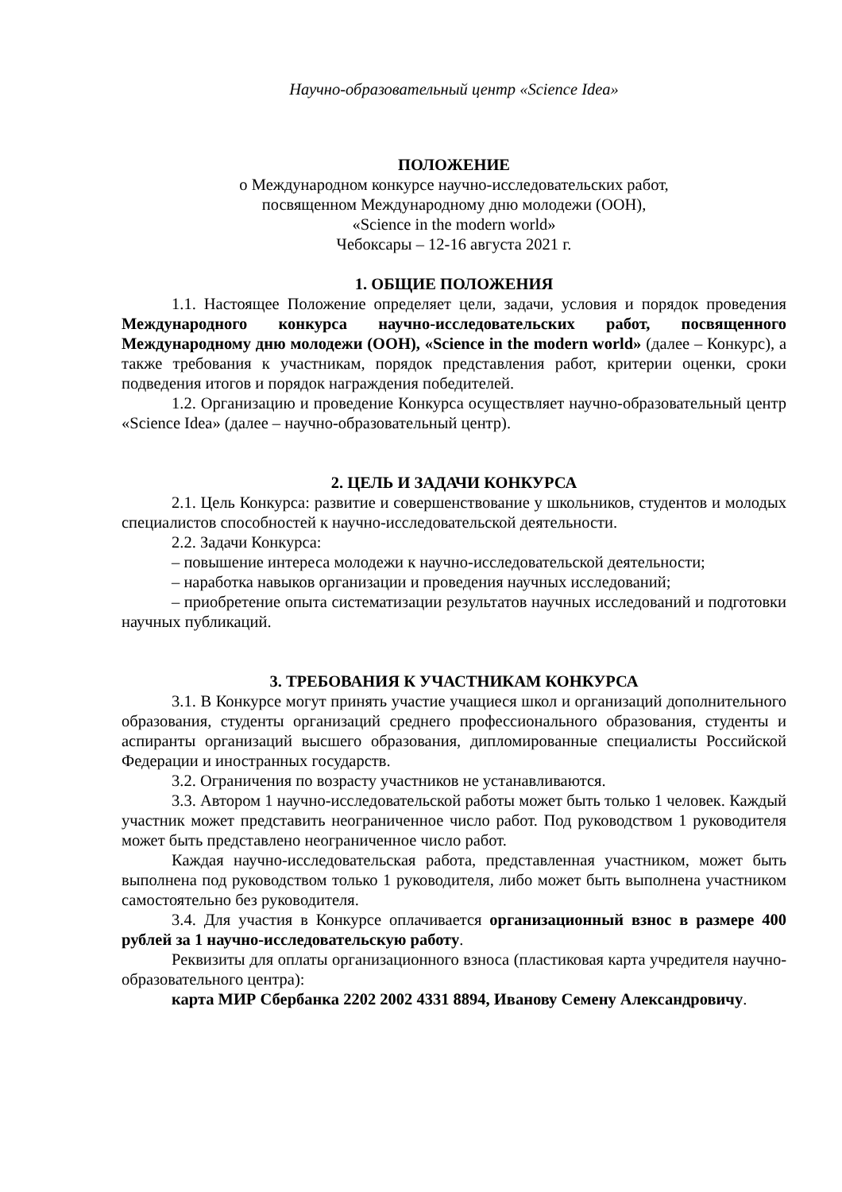Научно-образовательный центр «Science Idea»
ПОЛОЖЕНИЕ
о Международном конкурсе научно-исследовательских работ,
посвященном Международному дню молодежи (ООН),
«Science in the modern world»
Чебоксары – 12-16 августа 2021 г.
1. ОБЩИЕ ПОЛОЖЕНИЯ
1.1. Настоящее Положение определяет цели, задачи, условия и порядок проведения Международного конкурса научно-исследовательских работ, посвященного Международному дню молодежи (ООН), «Science in the modern world» (далее – Конкурс), а также требования к участникам, порядок представления работ, критерии оценки, сроки подведения итогов и порядок награждения победителей.
1.2. Организацию и проведение Конкурса осуществляет научно-образовательный центр «Science Idea» (далее – научно-образовательный центр).
2. ЦЕЛЬ И ЗАДАЧИ КОНКУРСА
2.1. Цель Конкурса: развитие и совершенствование у школьников, студентов и молодых специалистов способностей к научно-исследовательской деятельности.
2.2. Задачи Конкурса:
– повышение интереса молодежи к научно-исследовательской деятельности;
– наработка навыков организации и проведения научных исследований;
– приобретение опыта систематизации результатов научных исследований и подготовки научных публикаций.
3. ТРЕБОВАНИЯ К УЧАСТНИКАМ КОНКУРСА
3.1. В Конкурсе могут принять участие учащиеся школ и организаций дополнительного образования, студенты организаций среднего профессионального образования, студенты и аспиранты организаций высшего образования, дипломированные специалисты Российской Федерации и иностранных государств.
3.2. Ограничения по возрасту участников не устанавливаются.
3.3. Автором 1 научно-исследовательской работы может быть только 1 человек. Каждый участник может представить неограниченное число работ. Под руководством 1 руководителя может быть представлено неограниченное число работ.
Каждая научно-исследовательская работа, представленная участником, может быть выполнена под руководством только 1 руководителя, либо может быть выполнена участником самостоятельно без руководителя.
3.4. Для участия в Конкурсе оплачивается организационный взнос в размере 400 рублей за 1 научно-исследовательскую работу.
Реквизиты для оплаты организационного взноса (пластиковая карта учредителя научно-образовательного центра):
карта МИР Сбербанка 2202 2002 4331 8894, Иванову Семену Александровичу.